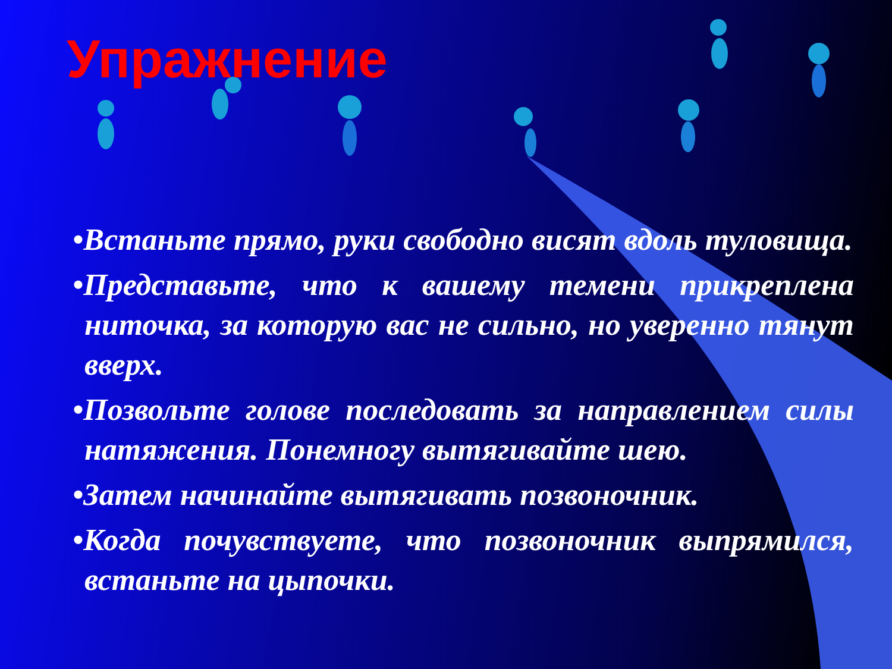Упражнение
•Встаньте прямо, руки свободно висят вдоль туловища.
•Представьте, что к вашему темени прикреплена ниточка, за которую вас не сильно, но уверенно тянут вверх.
•Позвольте голове последовать за направлением силы натяжения. Понемногу вытягивайте шею.
•Затем начинайте вытягивать позвоночник.
•Когда почувствуете, что позвоночник выпрямился, встаньте на цыпочки.